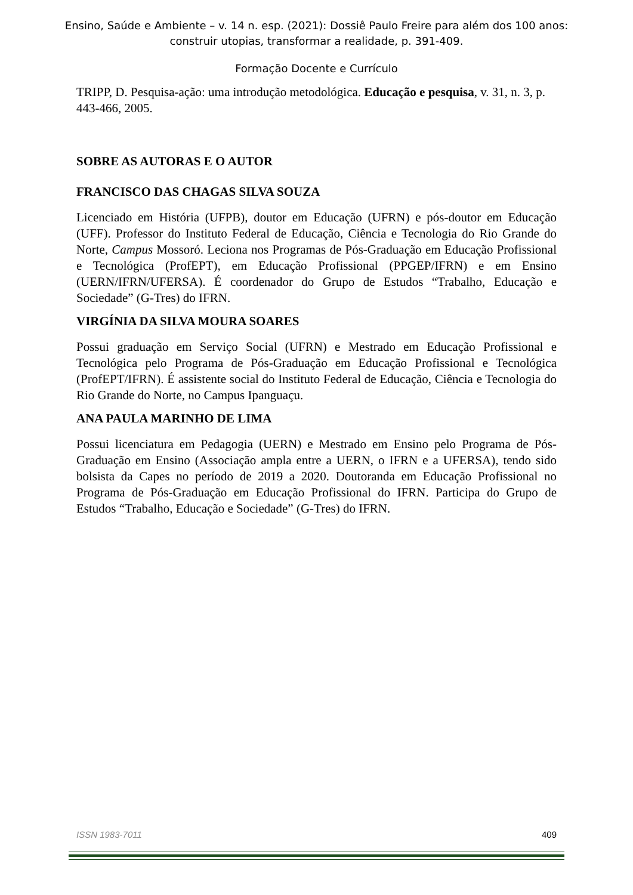Ensino, Saúde e Ambiente – v. 14 n. esp. (2021): Dossiê Paulo Freire para além dos 100 anos:
construir utopias, transformar a realidade, p. 391-409.
Formação Docente e Currículo
TRIPP, D. Pesquisa-ação: uma introdução metodológica. Educação e pesquisa, v. 31, n. 3, p. 443-466, 2005.
SOBRE AS AUTORAS E O AUTOR
FRANCISCO DAS CHAGAS SILVA SOUZA
Licenciado em História (UFPB), doutor em Educação (UFRN) e pós-doutor em Educação (UFF). Professor do Instituto Federal de Educação, Ciência e Tecnologia do Rio Grande do Norte, Campus Mossoró. Leciona nos Programas de Pós-Graduação em Educação Profissional e Tecnológica (ProfEPT), em Educação Profissional (PPGEP/IFRN) e em Ensino (UERN/IFRN/UFERSA). É coordenador do Grupo de Estudos “Trabalho, Educação e Sociedade” (G-Tres) do IFRN.
VIRGÍNIA DA SILVA MOURA SOARES
Possui graduação em Serviço Social (UFRN) e Mestrado em Educação Profissional e Tecnológica pelo Programa de Pós-Graduação em Educação Profissional e Tecnológica (ProfEPT/IFRN). É assistente social do Instituto Federal de Educação, Ciência e Tecnologia do Rio Grande do Norte, no Campus Ipanguaçu.
ANA PAULA MARINHO DE LIMA
Possui licenciatura em Pedagogia (UERN) e Mestrado em Ensino pelo Programa de Pós-Graduação em Ensino (Associação ampla entre a UERN, o IFRN e a UFERSA), tendo sido bolsista da Capes no período de 2019 a 2020. Doutoranda em Educação Profissional no Programa de Pós-Graduação em Educação Profissional do IFRN. Participa do Grupo de Estudos “Trabalho, Educação e Sociedade” (G-Tres) do IFRN.
ISSN 1983-7011 409